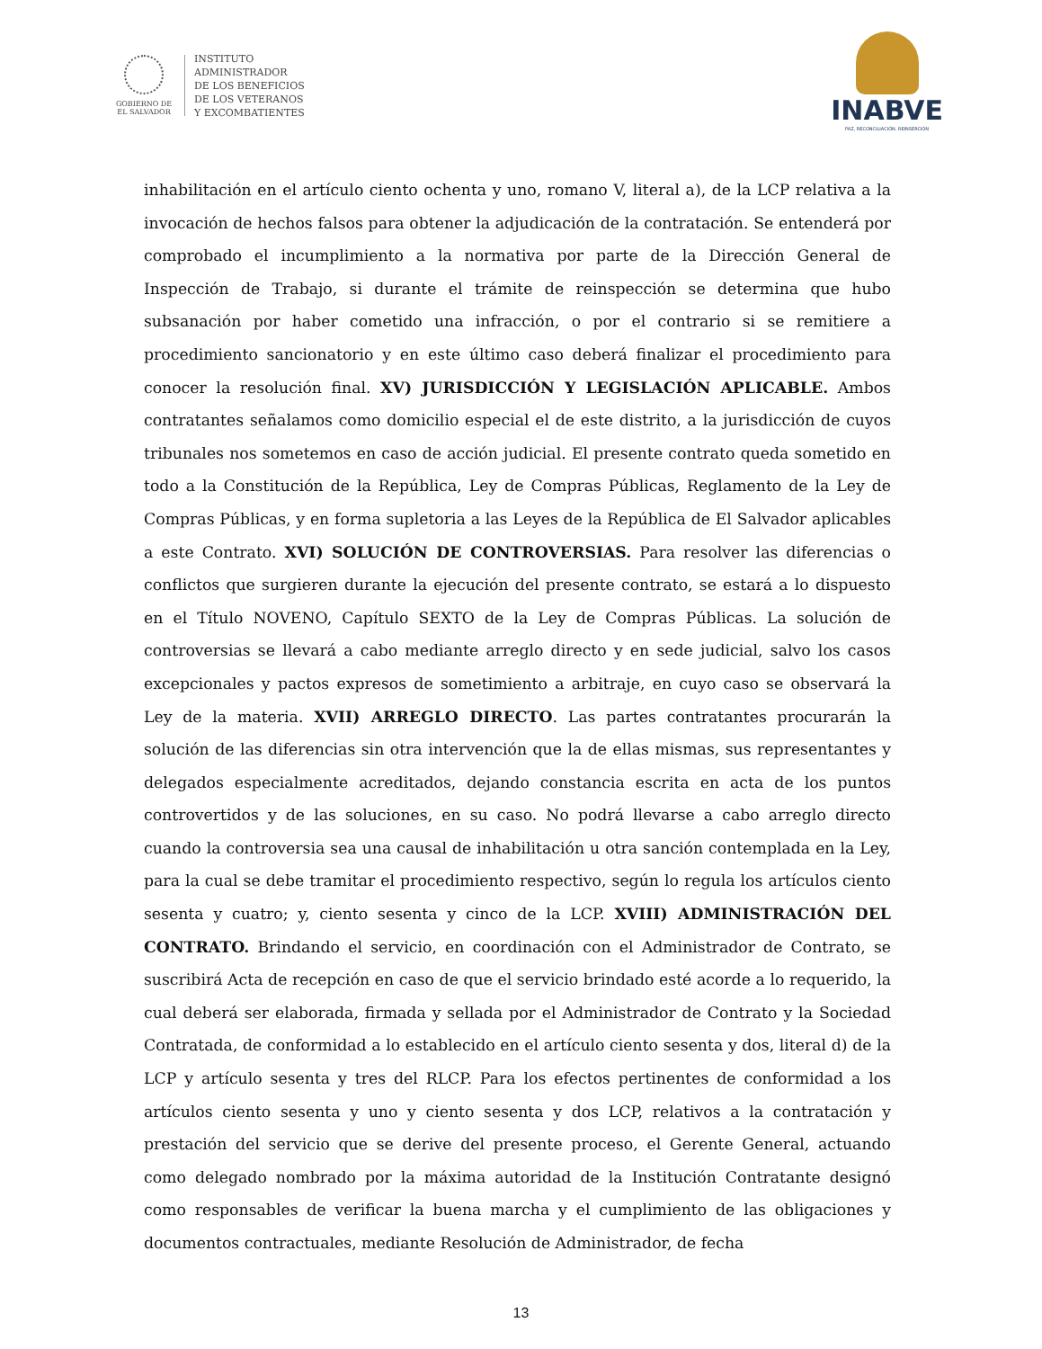GOBIERNO DE
EL SALVADOR
INSTITUTO
ADMINISTRADOR
DE LOS BENEFICIOS
DE LOS VETERANOS
Y EXCOMBATIENTES
INABVE
PAZ, RECONCILIACIÓN, REINSERCIÓN
inhabilitación en el artículo ciento ochenta y uno, romano V, literal a), de la LCP relativa a la invocación de hechos falsos para obtener la adjudicación de la contratación. Se entenderá por comprobado el incumplimiento a la normativa por parte de la Dirección General de Inspección de Trabajo, si durante el trámite de reinspección se determina que hubo subsanación por haber cometido una infracción, o por el contrario si se remitiere a procedimiento sancionatorio y en este último caso deberá finalizar el procedimiento para conocer la resolución final. XV) JURISDICCIÓN Y LEGISLACIÓN APLICABLE. Ambos contratantes señalamos como domicilio especial el de este distrito, a la jurisdicción de cuyos tribunales nos sometemos en caso de acción judicial. El presente contrato queda sometido en todo a la Constitución de la República, Ley de Compras Públicas, Reglamento de la Ley de Compras Públicas, y en forma supletoria a las Leyes de la República de El Salvador aplicables a este Contrato. XVI) SOLUCIÓN DE CONTROVERSIAS. Para resolver las diferencias o conflictos que surgieren durante la ejecución del presente contrato, se estará a lo dispuesto en el Título NOVENO, Capítulo SEXTO de la Ley de Compras Públicas. La solución de controversias se llevará a cabo mediante arreglo directo y en sede judicial, salvo los casos excepcionales y pactos expresos de sometimiento a arbitraje, en cuyo caso se observará la Ley de la materia. XVII) ARREGLO DIRECTO. Las partes contratantes procurarán la solución de las diferencias sin otra intervención que la de ellas mismas, sus representantes y delegados especialmente acreditados, dejando constancia escrita en acta de los puntos controvertidos y de las soluciones, en su caso. No podrá llevarse a cabo arreglo directo cuando la controversia sea una causal de inhabilitación u otra sanción contemplada en la Ley, para la cual se debe tramitar el procedimiento respectivo, según lo regula los artículos ciento sesenta y cuatro; y, ciento sesenta y cinco de la LCP. XVIII) ADMINISTRACIÓN DEL CONTRATO. Brindando el servicio, en coordinación con el Administrador de Contrato, se suscribirá Acta de recepción en caso de que el servicio brindado esté acorde a lo requerido, la cual deberá ser elaborada, firmada y sellada por el Administrador de Contrato y la Sociedad Contratada, de conformidad a lo establecido en el artículo ciento sesenta y dos, literal d) de la LCP y artículo sesenta y tres del RLCP. Para los efectos pertinentes de conformidad a los artículos ciento sesenta y uno y ciento sesenta y dos LCP, relativos a la contratación y prestación del servicio que se derive del presente proceso, el Gerente General, actuando como delegado nombrado por la máxima autoridad de la Institución Contratante designó como responsables de verificar la buena marcha y el cumplimiento de las obligaciones y documentos contractuales, mediante Resolución de Administrador, de fecha
13